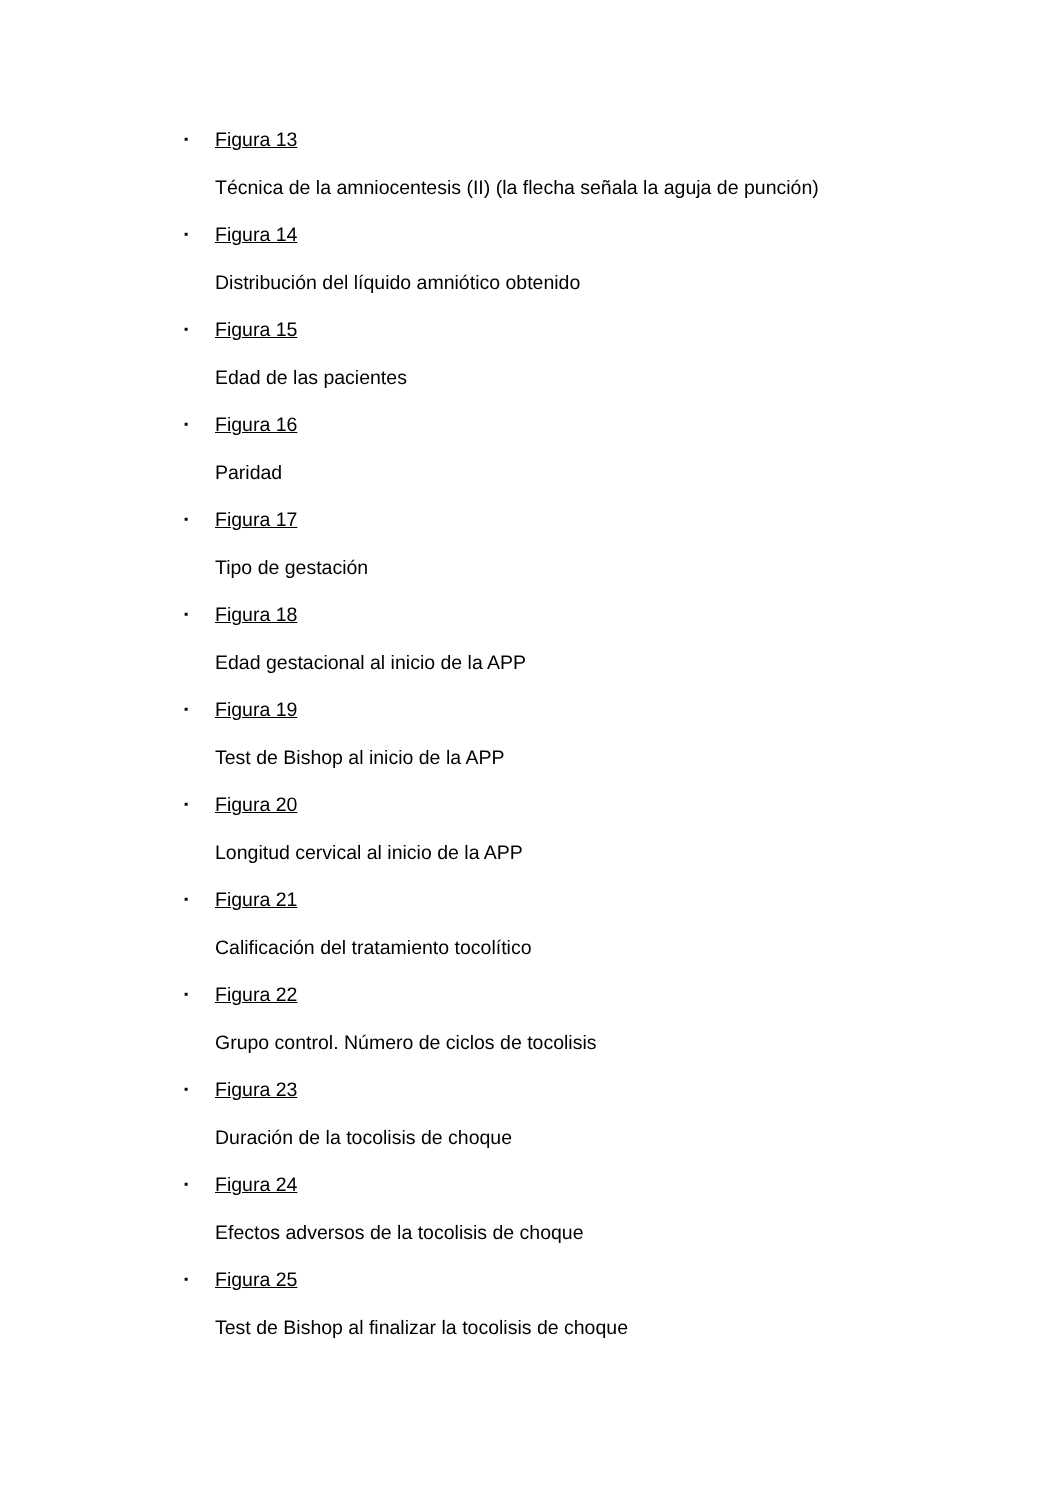▪ Figura 13
Técnica de la amniocentesis (II) (la flecha señala la aguja de punción)
▪ Figura 14
Distribución del líquido amniótico obtenido
▪ Figura 15
Edad de las pacientes
▪ Figura 16
Paridad
▪ Figura 17
Tipo de gestación
▪ Figura 18
Edad gestacional al inicio de la APP
▪ Figura 19
Test de Bishop al inicio de la APP
▪ Figura 20
Longitud cervical al inicio de la APP
▪ Figura 21
Calificación del tratamiento tocolítico
▪ Figura 22
Grupo control. Número de ciclos de tocolisis
▪ Figura 23
Duración de la tocolisis de choque
▪ Figura 24
Efectos adversos de la tocolisis de choque
▪ Figura 25
Test de Bishop al finalizar la tocolisis de choque